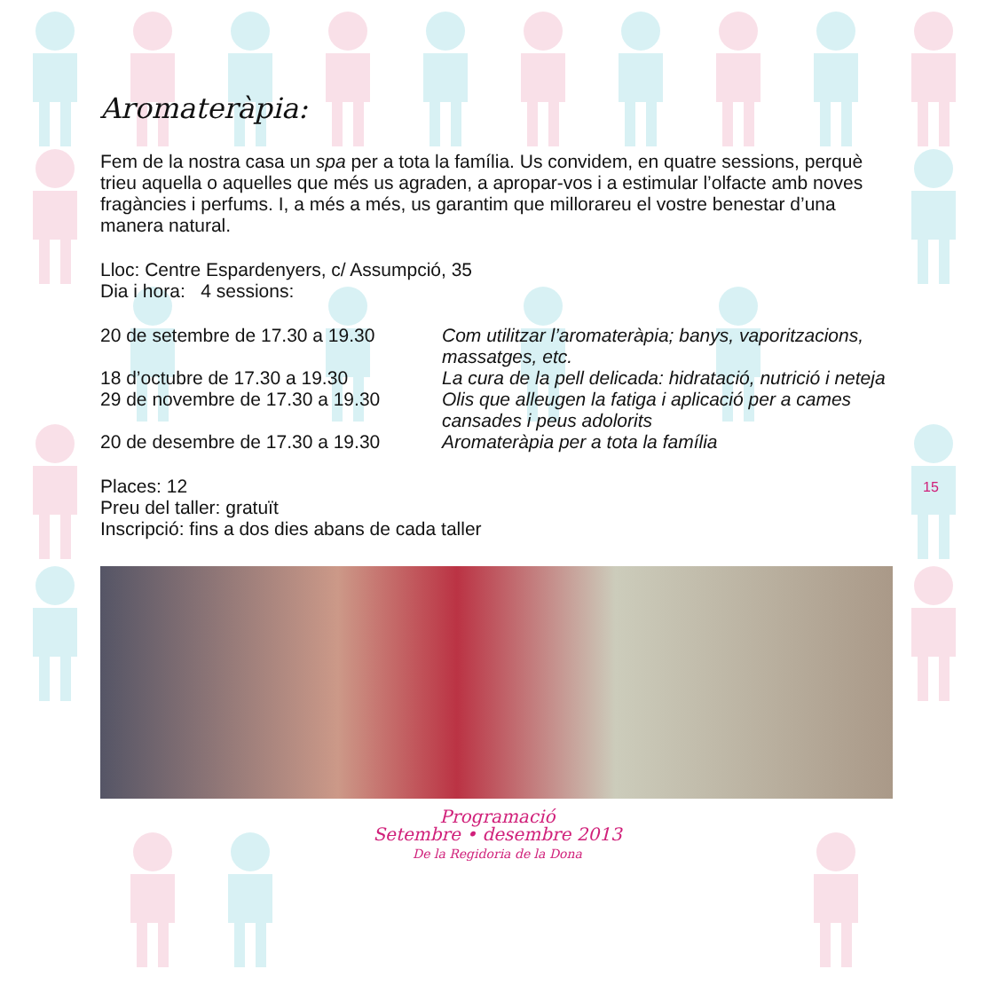Aromateràpia:
Fem de la nostra casa un spa per a tota la família. Us convidem, en quatre sessions, perquè trieu aquella o aquelles que més us agraden, a apropar-vos i a estimular l’olfacte amb noves fragàncies i perfums. I, a més a més, us garantim que millorareu el vostre benestar d’una manera natural.
Lloc: Centre Espardenyers, c/ Assumpció, 35
Dia i hora: 4 sessions:
20 de setembre de 17.30 a 19.30
Com utilitzar l’aromateràpia; banys, vaporitzacions, massatges, etc.
18 d’octubre de 17.30 a 19.30 La cura de la pell delicada: hidratació, nutrició i neteja
29 de novembre de 17.30 a 19.30
Olis que alleugen la fatiga i aplicació per a cames cansades i peus adolorits
20 de desembre de 17.30 a 19.30
Aromateràpia per a tota la família
Places: 12
Preu del taller: gratuït
Inscripció: fins a dos dies abans de cada taller
Programació
Setembre • desembre 2013
De la Regidoria de la Dona
15